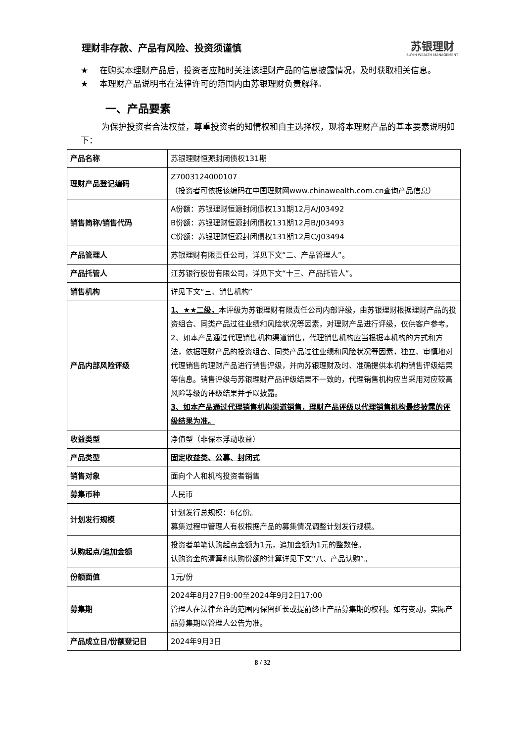理财非存款、产品有风险、投资须谨慎
苏银理财
SUYIN WEALTH MANAGEMENT
★ 在购买本理财产品后，投资者应随时关注该理财产品的信息披露情况，及时获取相关信息。
★ 本理财产品说明书在法律许可的范围内由苏银理财负责解释。
一、产品要素
为保护投资者合法权益，尊重投资者的知情权和自主选择权，现将本理财产品的基本要素说明如下：
| 产品名称 | 苏银理财恒源封闭债权131期 |
| 理财产品登记编码 | Z7003124000107 （投资者可依据该编码在中国理财网www.chinawealth.com.cn查询产品信息） |
| 销售简称/销售代码 | A份额：苏银理财恒源封闭债权131期12月A/J03492 B份额：苏银理财恒源封闭债权131期12月B/J03493 C份额：苏银理财恒源封闭债权131期12月C/J03494 |
| 产品管理人 | 苏银理财有限责任公司，详见下文“二、产品管理人”。 |
| 产品托管人 | 江苏银行股份有限公司，详见下文“十三、产品托管人”。 |
| 销售机构 | 详见下文“三、销售机构” |
| 产品内部风险评级 | 1、★★二级， 本评级为苏银理财有限责任公司内部评级，由苏银理财根据理财产品的投资组合、同类产品过往业绩和风险状况等因素，对理财产品进行评级，仅供客户参考。 2、如本产品通过代理销售机构渠道销售，代理销售机构应当根据本机构的方式和方法，依据理财产品的投资组合、同类产品过往业绩和风险状况等因素，独立、审慎地对代理销售的理财产品进行销售评级，并向苏银理财及时、准确提供本机构销售评级结果等信息。销售评级与苏银理财产品评级结果不一致的，代理销售机构应当采用对应较高风险等级的评级结果并予以披露。 3、如本产品通过代理销售机构渠道销售，理财产品评级以代理销售机构最终披露的评级结果为准。 |
| 收益类型 | 净值型（非保本浮动收益） |
| 产品类型 | 固定收益类、公募、封闭式 |
| 销售对象 | 面向个人和机构投资者销售 |
| 募集币种 | 人民币 |
| 计划发行规模 | 计划发行总规模：6亿份。 募集过程中管理人有权根据产品的募集情况调整计划发行规模。 |
| 认购起点/追加金额 | 投资者单笔认购起点金额为1元，追加金额为1元的整数倍。 认购资金的清算和认购份额的计算详见下文“八、产品认购”。 |
| 份额面值 | 1元/份 |
| 募集期 | 2024年8月27日9:00至2024年9月2日17:00 管理人在法律允许的范围内保留延长或提前终止产品募集期的权利。如有变动，实际产品募集期以管理人公告为准。 |
| 产品成立日/份额登记日 | 2024年9月3日 |
8 / 32